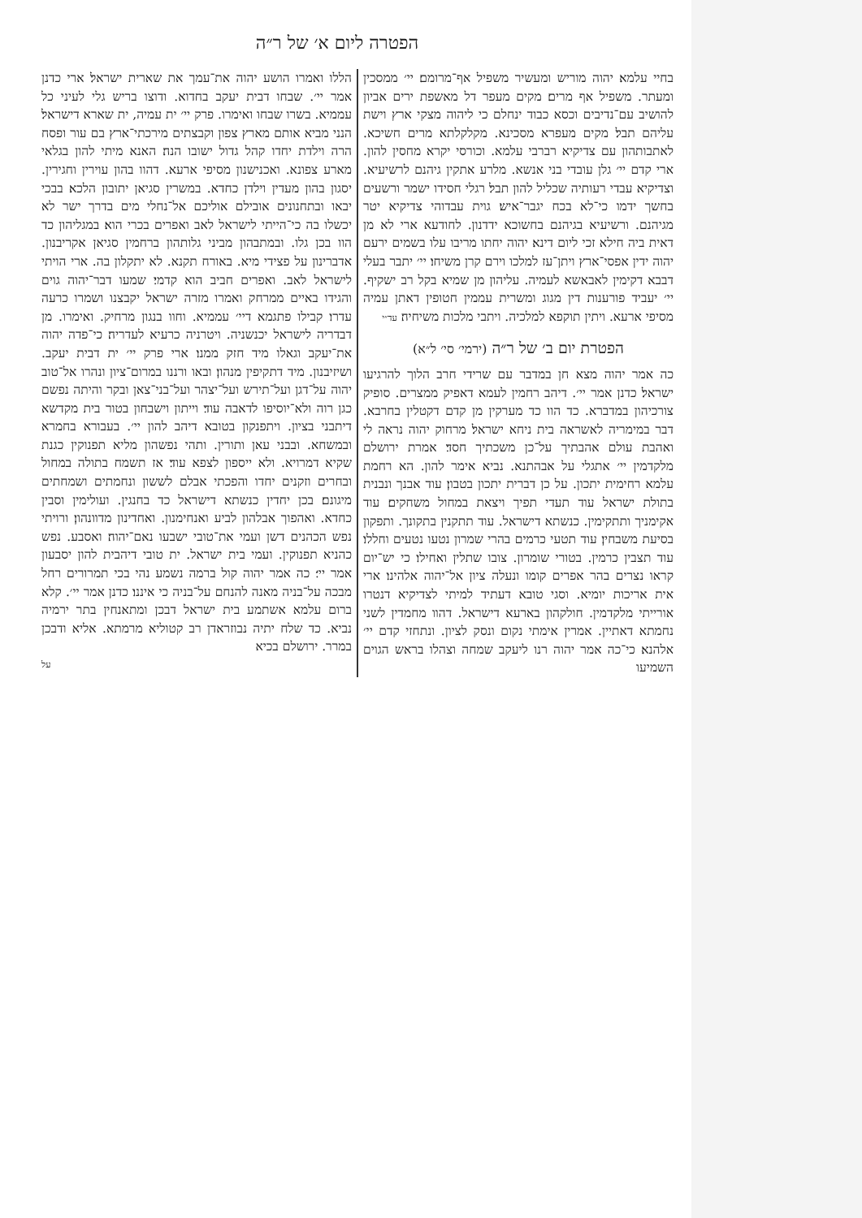הפטרה ליום א׳ של ר״ה
בחיי עלמא׃ יהוה מוריש ומעשיר משפיל אף־מרומם׃ יי׳ ממסכין ומעתר. משפיל אף מרים׃ מקים מעפר דל מאשפת ירים אביון להושיב עם־נדיבים וכסא כבוד ינחלם כי ליהוה מצקי ארץ וישת עליהם תבל׃ מקים מעפרא מסכינא. מקלקלתא מרים חשיכא. לאתבותהון עם צדיקיא רברבי עלמא. וכורסי יקרא מחסין להון. ארי קדם יי׳ גלן עובדי בני אנשא. מלרע אתקין גיהנם לרשיעיא. וצדיקיא עבדי רעותיה שכליל להון תבל׃ רגלי חסידו ישמר ורשעים בחשך ידמו כי־לא בכח יגבר־איש׃ גוית עבדוהי צדיקיא יטר מגיהנם. ורשיעיא בגיהנם בחשוכא ידדנון. לחודעא ארי לא מן דאית ביה חילא זכי ליום דינא׃ יהוה יחתו מריבו עלו בשמים ירעם יהוה ידין אפסי־ארץ ויתן־עז למלכו וירם קרן משיחו׃ יי׳ יתבר בעלי דבבא דקימין לאבאשא לעמיה. עליהון מן שמיא בקל רב ישקיף. יי׳ יעביד פורענות דין מגוג ומשרית עממין חטופין דאתן עמיה מסיפי ארעא. ויתין תוקפא למלכיה. ויתבי מלכות משיחיה׃ עד״י
הפטרת יום ב׳ של ר״ה (ירמי׳ סי׳ ל״א)
כה אמר יהוה מצא חן במדבר עם שרידי חרב הלוך להרגיעו ישראל׃ כדנן אמר יי׳. דיהב רחמין לעמא דאפיק ממצרים. סופיק צורכיהון במדברא. כד הוו כד מערקין מן קדם דקטלין בחרבא. דבר במימריה לאשראה בית ניחא ישראל׃ מרחוק יהוה נראה לי ואהבת עולם אהבתיך על־כן משכתיך חסד׃ אמרת ירושלם מלקדמין יי׳ אתגלי על אבהתנא. נביא אימר להון. הא רחמת עלמא רחימית יתכון. על כן דברית יתכון בטבון׃ עוד אבנך ונבנית בתולת ישראל עוד תעדי תפיך ויצאת במחול משחקים׃ עוד אקימניך ותתקימין. כנשתא דישראל. עוד תתקנין בתקונך. ותפקון בסיעת משבחין׃ עוד תטעי כרמים בהרי שמרון נטעו נטעים וחללו׃ עוד תצבין כרמין. בטורי שומרון. צובו שתלין ואחילו׃ כי יש־יום קראו נצרים בהר אפרים קומו ונעלה ציון אל־יהוה אלהינו׃ ארי אית אריכות יומיא. וסגי טובא דעתיד למיתי לצדיקיא דנטרו אורייתי מלקדמין. חולקהון בארעא דישראל. דהוו מחמדין לשני נחמתא דאתיין. אמרין אימתי נקום ונסק לציון. ונתחזי קדם יי׳ אלהנא׃ כי־כה אמר יהוה רנו ליעקב שמחה וצהלו בראש הגוים השמיעו
הללו ואמרו הושע יהוה את־עמך את שארית ישראל׃ ארי כדנן אמר יי׳. שבחו דבית יעקב בחדוא. ודוצו בריש גלי לעיני כל עממיא. בשרו שבחו ואימרו. פרק יי׳ ית עמיה, ית שארא דישראל׃ הנני מביא אותם מארץ צפון וקבצתים מירכתי־ארץ בם עור ופסח הרה וילדת יחדו קהל גדול ישובו הנה׃ האנא מיתי להון בגלאי מארע צפונא. ואכנישנון מסיפי ארעא. דהוו בהון עוירין וחגירין. יסגון בהון מעדין וילדן כחדא. במשרין סגיאן יתובון הלכא׃ בבכי יבאו ובתחנונים אובילם אוליכם אל־נחלי מים בדרך ישר לא יכשלו בה כי־הייתי לישראל לאב ואפרים בכרי הוא׃ במגליהון כד הוו בכן גלו. ובמתבהון מביני גלותהון ברחמין סגיאן אקריבנון. אדברינון על פצידי מיא. באורח תקנא. לא יתקלון בה. ארי הויתי לישראל לאב. ואפרים חביב הוא קדמי׃ שמעו דבר־יהוה גוים והגידו באיים ממרחק ואמרו מזרה ישראל יקבצנו ושמרו כרעה עדרו׃ קבילו פתגמא דיי׳ עממיא. וחוו בנגון מרחיק. ואימרו. מן דבדריה לישראל יכנשניה. ויטרניה כרעיא לעדריה׃ כי־פדה יהוה את־יעקב וגאלו מיד חזק ממנו׃ ארי פרק יי׳ ית דבית יעקב. ושיזיבנון. מיד דתקיפין מנהון׃ ובאו ורננו במרום־ציון ונהרו אל־טוב יהוה על־דגן ועל־תירש ועל־יצהר ועל־בני־צאן ובקר והיתה נפשם כגן רוה ולא־יוסיפו לדאבה עוד׃ וייתון וישבחון בטור בית מקדשא דיתבני בציון. ויתפנקון בטובא דיהב להון יי׳. בעבורא בחמרא ובמשחא. ובבני עאן ותורין. ותהי נפשהון מליא תפנוקין כגנת שקיא דמרויא. ולא ייספון לצפא עוד׃ אז תשמח בתולה במחול ובחרים וזקנים יחדו והפכתי אבלם לששון ונחמתים ושמחתים מיגונם׃ בכן יחדין כנשתא דישראל כד בחנגין. ועולימין וסבין כחדא. ואהפוך אבלהון לביע ואנחימנון. ואחדינון מדוונהון׃ ורויתי נפש הכהנים דשן ועמי את־טובי ישבעו נאם־יהוה׃ ואסבע. נפש כהניא תפנוקין. ועמי בית ישראל. ית טובי דיהבית להון יסבעון אמר יי׳׃ כה אמר יהוה קול ברמה נשמע נהי בכי תמרורים רחל מבכה על־בניה מאנה להנחם על־בניה כי איננו׃ כדנן אמר יי׳. קלא ברום עלמא אשתמע בית ישראל דבכן ומתאנחין בתר ירמיה נביא. כד שלח יתיה נבוזראדן רב קטוליא מרמתא. אליא ודבכן במרר. ירושלם בכיא
על